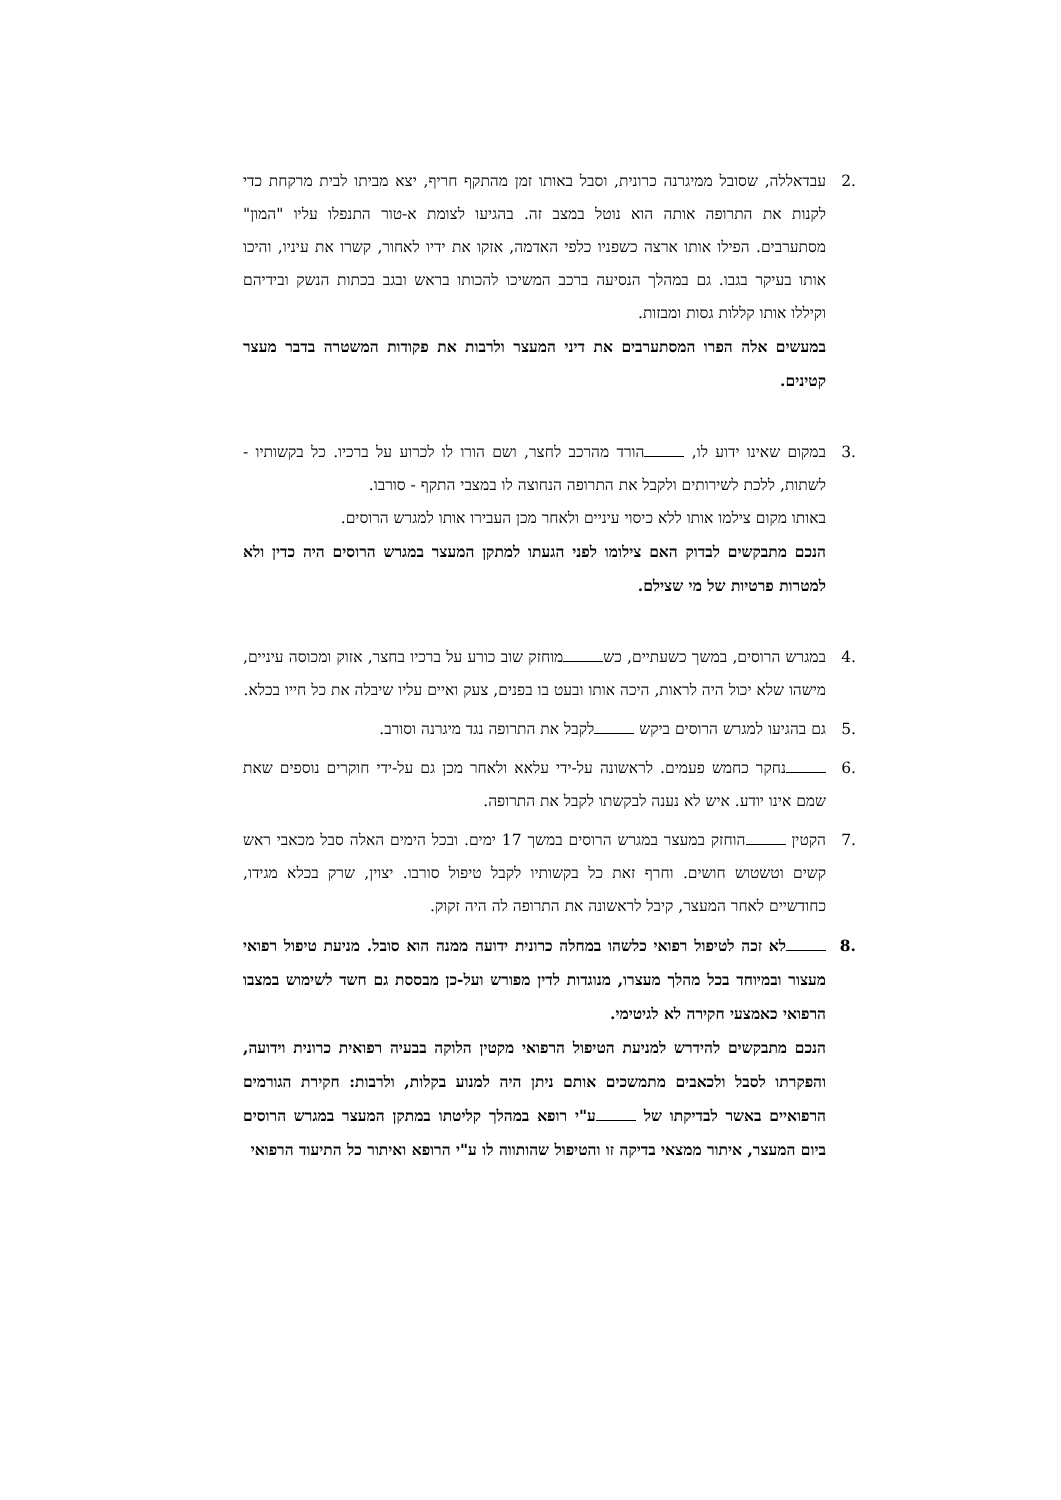.2 עבדאללה, שסובל ממיגרנה כרונית, וסבל באותו זמן מהתקף חריף, יצא מביתו לבית מרקחת כדי לקנות את התרופה אותה הוא נוטל במצב זה. בהגיעו לצומת א-טור התנפלו עליו "המון" מסתערבים. הפילו אותו ארצה כשפניו כלפי האדמה, אזקו את ידיו לאחור, קשרו את עיניו, והיכו אותו בעיקר בגבו. גם במהלך הנסיעה ברכב המשיכו להכותו בראש ובגב בכתות הנשק ובידיהם וקיללו אותו קללות גסות ומבזות.
במעשים אלה הפרו המסתערבים את דיני המעצר ולרבות את פקודות המשטרה בדבר מעצר קטינים.
.3 במקום שאינו ידוע לו, הורד מהרכב לחצר, ושם הורו לו לכרוע על ברכיו. כל בקשותיו - לשתות, ללכת לשירותים ולקבל את התרופה הנחוצה לו במצבי התקף - סורבו.
באותו מקום צילמו אותו ללא כיסוי עיניים ולאחר מכן העבירו אותו למגרש הרוסים.
הנכם מתבקשים לבדוק האם צילומו לפני הגעתו למתקן המעצר במגרש הרוסים היה כדין ולא למטרות פרטיות של מי שצילם.
.4 במגרש הרוסים, במשך כשעתיים, כש מוחזק שוב כורע על ברכיו בחצר, אזוק ומכוסה עיניים, מישהו שלא יכול היה לראות, היכה אותו ובעט בו בפנים, צעק ואיים עליו שיבלה את כל חייו בכלא.
.5 גם בהגיעו למגרש הרוסים ביקש לקבל את התרופה נגד מיגרנה וסורב.
.6 נחקר כחמש פעמים. לראשונה על-ידי עלאא ולאחר מכן גם על-ידי חוקרים נוספים שאת שמם אינו יודע. איש לא נענה לבקשתו לקבל את התרופה.
.7 הקטין הוחזק במעצר במגרש הרוסים במשך 17 ימים. ובכל הימים האלה סבל מכאבי ראש קשים וטשטוש חושים. וחרף זאת כל בקשותיו לקבל טיפול סורבו. יצוין, שרק בכלא מגידו, כחודשיים לאחר המעצר, קיבל לראשונה את התרופה לה היה זקוק.
.8 לא זכה לטיפול רפואי כלשהו במחלה כרונית ידועה ממנה הוא סובל. מניעת טיפול רפואי מעצור ובמיוחד בכל מהלך מעצרו, מנוגדות לדין מפורש ועל-כן מבססת גם חשד לשימוש במצבו הרפואי כאמצעי חקירה לא לגיטימי.
הנכם מתבקשים להידרש למניעת הטיפול הרפואי מקטין הלוקה בבעיה רפואית כרונית וידועה, והפקרתו לסבל ולכאבים מתמשכים אותם ניתן היה למנוע בקלות, ולרבות: חקירת הגורמים הרפואיים באשר לבדיקתו של ע"י רופא במהלך קליטתו במתקן המעצר במגרש הרוסים ביום המעצר, איתור ממצאי בדיקה זו והטיפול שהותווה לו ע"י הרופא ואיתור כל התיעוד הרפואי